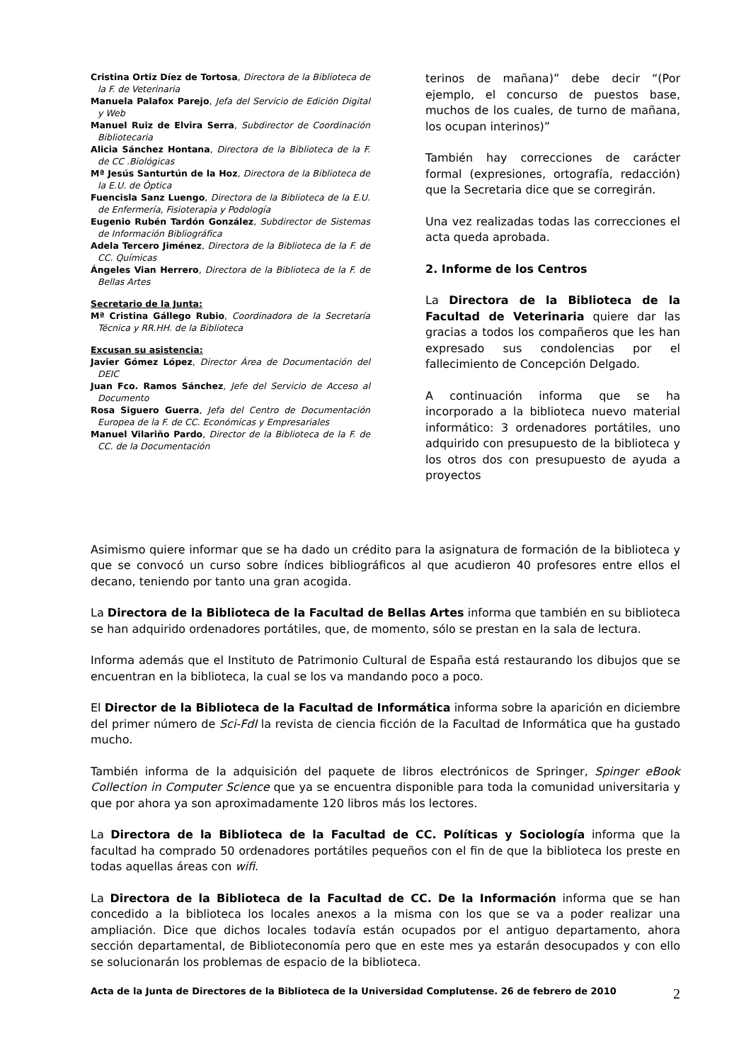Cristina Ortiz Díez de Tortosa, Directora de la Biblioteca de la F. de Veterinaria
Manuela Palafox Parejo, Jefa del Servicio de Edición Digital y Web
Manuel Ruiz de Elvira Serra, Subdirector de Coordinación Bibliotecaria
Alicia Sánchez Hontana, Directora de la Biblioteca de la F. de CC .Biológicas
Mª Jesús Santurtún de la Hoz, Directora de la Biblioteca de la E.U. de Óptica
Fuencisla Sanz Luengo, Directora de la Biblioteca de la E.U. de Enfermería, Fisioterapia y Podología
Eugenio Rubén Tardón González, Subdirector de Sistemas de Información Bibliográfica
Adela Tercero Jiménez, Directora de la Biblioteca de la F. de CC. Químicas
Ángeles Vian Herrero, Directora de la Biblioteca de la F. de Bellas Artes
Secretario de la Junta:
Mª Cristina Gállego Rubio, Coordinadora de la Secretaría Técnica y RR.HH. de la Biblioteca
Excusan su asistencia:
Javier Gómez López, Director Área de Documentación del DEIC
Juan Fco. Ramos Sánchez, Jefe del Servicio de Acceso al Documento
Rosa Siguero Guerra, Jefa del Centro de Documentación Europea de la F. de CC. Económicas y Empresariales
Manuel Vilariño Pardo, Director de la Biblioteca de la F. de CC. de la Documentación
terinos de mañana)” debe decir “(Por ejemplo, el concurso de puestos base, muchos de los cuales, de turno de mañana, los ocupan interinos)”
También hay correcciones de carácter formal (expresiones, ortografía, redacción) que la Secretaria dice que se corregirán.
Una vez realizadas todas las correcciones el acta queda aprobada.
2. Informe de los Centros
La Directora de la Biblioteca de la Facultad de Veterinaria quiere dar las gracias a todos los compañeros que les han expresado sus condolencias por el fallecimiento de Concepción Delgado.
A continuación informa que se ha incorporado a la biblioteca nuevo material informático: 3 ordenadores portátiles, uno adquirido con presupuesto de la biblioteca y los otros dos con presupuesto de ayuda a proyectos
Asimismo quiere informar que se ha dado un crédito para la asignatura de formación de la biblioteca y que se convocó un curso sobre índices bibliográficos al que acudieron 40 profesores entre ellos el decano, teniendo por tanto una gran acogida.
La Directora de la Biblioteca de la Facultad de Bellas Artes informa que también en su biblioteca se han adquirido ordenadores portátiles, que, de momento, sólo se prestan en la sala de lectura.
Informa además que el Instituto de Patrimonio Cultural de España está restaurando los dibujos que se encuentran en la biblioteca, la cual se los va mandando poco a poco.
El Director de la Biblioteca de la Facultad de Informática informa sobre la aparición en diciembre del primer número de Sci-FdI la revista de ciencia ficción de la Facultad de Informática que ha gustado mucho.
También informa de la adquisición del paquete de libros electrónicos de Springer, Spinger eBook Collection in Computer Science que ya se encuentra disponible para toda la comunidad universitaria y que por ahora ya son aproximadamente 120 libros más los lectores.
La Directora de la Biblioteca de la Facultad de CC. Políticas y Sociología informa que la facultad ha comprado 50 ordenadores portátiles pequeños con el fin de que la biblioteca los preste en todas aquellas áreas con wifi.
La Directora de la Biblioteca de la Facultad de CC. De la Información informa que se han concedido a la biblioteca los locales anexos a la misma con los que se va a poder realizar una ampliación. Dice que dichos locales todavía están ocupados por el antiguo departamento, ahora sección departamental, de Biblioteconomía pero que en este mes ya estarán desocupados y con ello se solucionarán los problemas de espacio de la biblioteca.
Acta de la Junta de Directores de la Biblioteca de la Universidad Complutense. 26 de febrero de 2010 2